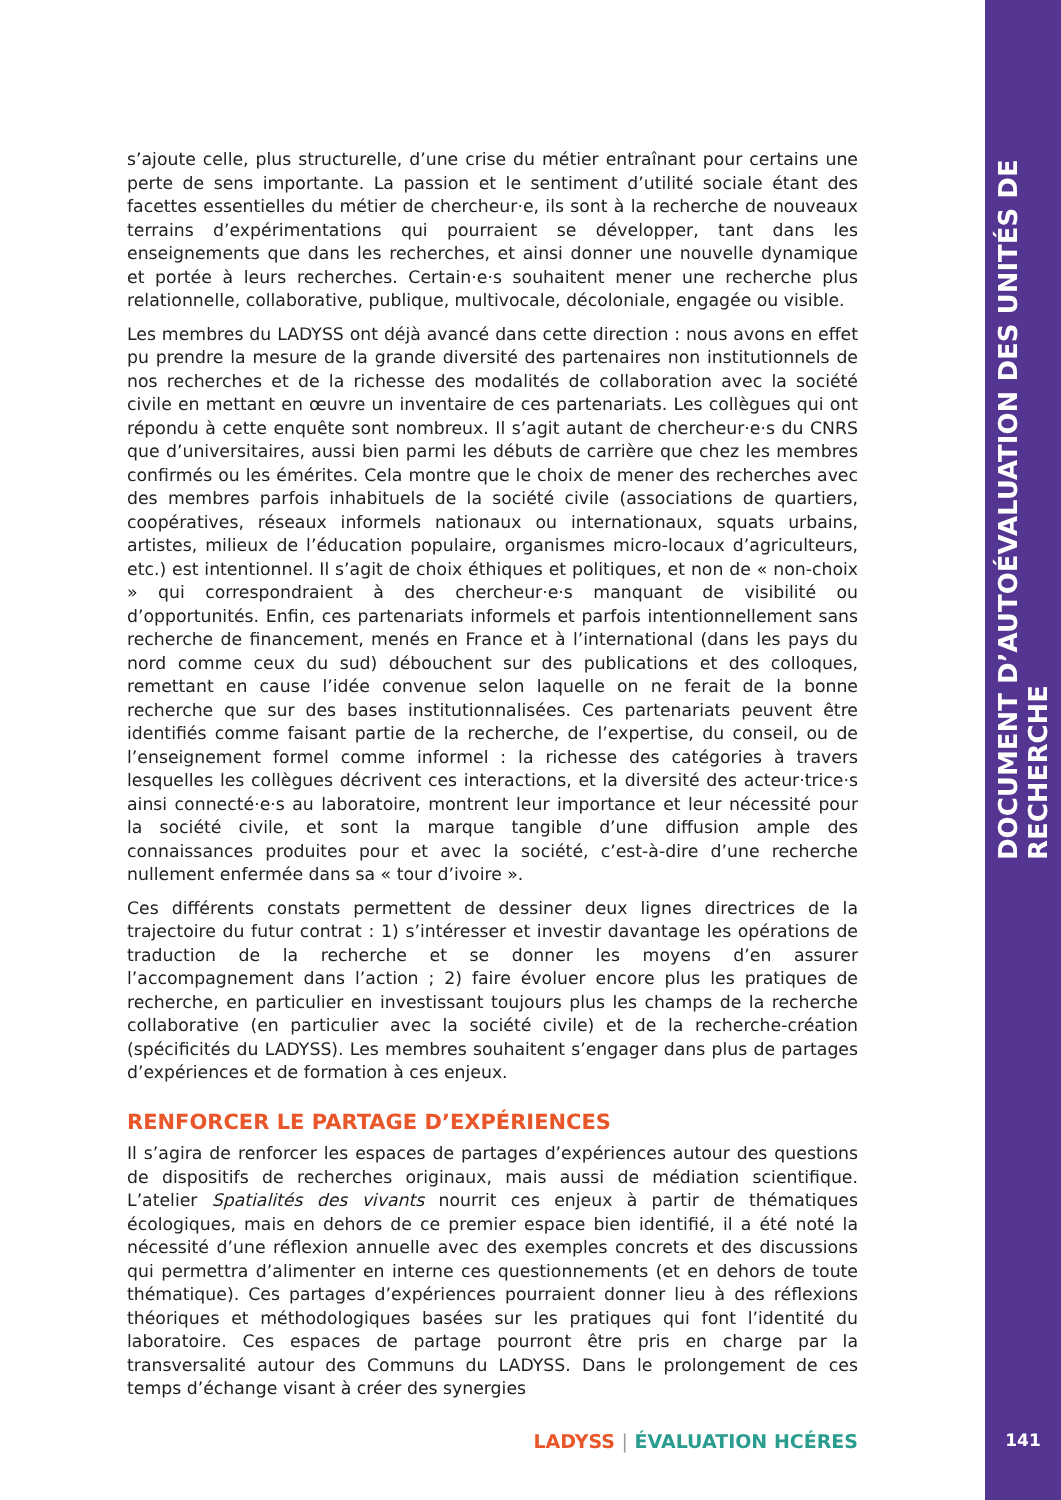DOCUMENT D’AUTOÉVALUATION DES UNITÉS DE RECHERCHE
s’ajoute celle, plus structurelle, d’une crise du métier entraînant pour certains une perte de sens importante. La passion et le sentiment d’utilité sociale étant des facettes essentielles du métier de chercheur·e, ils sont à la recherche de nouveaux terrains d’expérimentations qui pourraient se développer, tant dans les enseignements que dans les recherches, et ainsi donner une nouvelle dynamique et portée à leurs recherches. Certain·e·s souhaitent mener une recherche plus relationnelle, collaborative, publique, multivocale, décoloniale, engagée ou visible.
Les membres du LADYSS ont déjà avancé dans cette direction : nous avons en effet pu prendre la mesure de la grande diversité des partenaires non institutionnels de nos recherches et de la richesse des modalités de collaboration avec la société civile en mettant en œuvre un inventaire de ces partenariats. Les collègues qui ont répondu à cette enquête sont nombreux. Il s’agit autant de chercheur·e·s du CNRS que d’universitaires, aussi bien parmi les débuts de carrière que chez les membres confirmés ou les émérites. Cela montre que le choix de mener des recherches avec des membres parfois inhabituels de la société civile (associations de quartiers, coopératives, réseaux informels nationaux ou internationaux, squats urbains, artistes, milieux de l’éducation populaire, organismes micro-locaux d’agriculteurs, etc.) est intentionnel. Il s’agit de choix éthiques et politiques, et non de « non-choix » qui correspondraient à des chercheur·e·s manquant de visibilité ou d’opportunités. Enfin, ces partenariats informels et parfois intentionnellement sans recherche de financement, menés en France et à l’international (dans les pays du nord comme ceux du sud) débouchent sur des publications et des colloques, remettant en cause l’idée convenue selon laquelle on ne ferait de la bonne recherche que sur des bases institutionnalisées. Ces partenariats peuvent être identifiés comme faisant partie de la recherche, de l’expertise, du conseil, ou de l’enseignement formel comme informel : la richesse des catégories à travers lesquelles les collègues décrivent ces interactions, et la diversité des acteur·trice·s ainsi connecté·e·s au laboratoire, montrent leur importance et leur nécessité pour la société civile, et sont la marque tangible d’une diffusion ample des connaissances produites pour et avec la société, c’est-à-dire d’une recherche nullement enfermée dans sa « tour d’ivoire ».
Ces différents constats permettent de dessiner deux lignes directrices de la trajectoire du futur contrat : 1) s’intéresser et investir davantage les opérations de traduction de la recherche et se donner les moyens d’en assurer l’accompagnement dans l’action ; 2) faire évoluer encore plus les pratiques de recherche, en particulier en investissant toujours plus les champs de la recherche collaborative (en particulier avec la société civile) et de la recherche-création (spécificités du LADYSS). Les membres souhaitent s’engager dans plus de partages d’expériences et de formation à ces enjeux.
RENFORCER LE PARTAGE D’EXPÉRIENCES
Il s’agira de renforcer les espaces de partages d’expériences autour des questions de dispositifs de recherches originaux, mais aussi de médiation scientifique. L’atelier Spatialités des vivants nourrit ces enjeux à partir de thématiques écologiques, mais en dehors de ce premier espace bien identifié, il a été noté la nécessité d’une réflexion annuelle avec des exemples concrets et des discussions qui permettra d’alimenter en interne ces questionnements (et en dehors de toute thématique). Ces partages d’expériences pourraient donner lieu à des réflexions théoriques et méthodologiques basées sur les pratiques qui font l’identité du laboratoire. Ces espaces de partage pourront être pris en charge par la transversalité autour des Communs du LADYSS. Dans le prolongement de ces temps d’échange visant à créer des synergies
LADYSS | ÉVALUATION HCÉRES 141